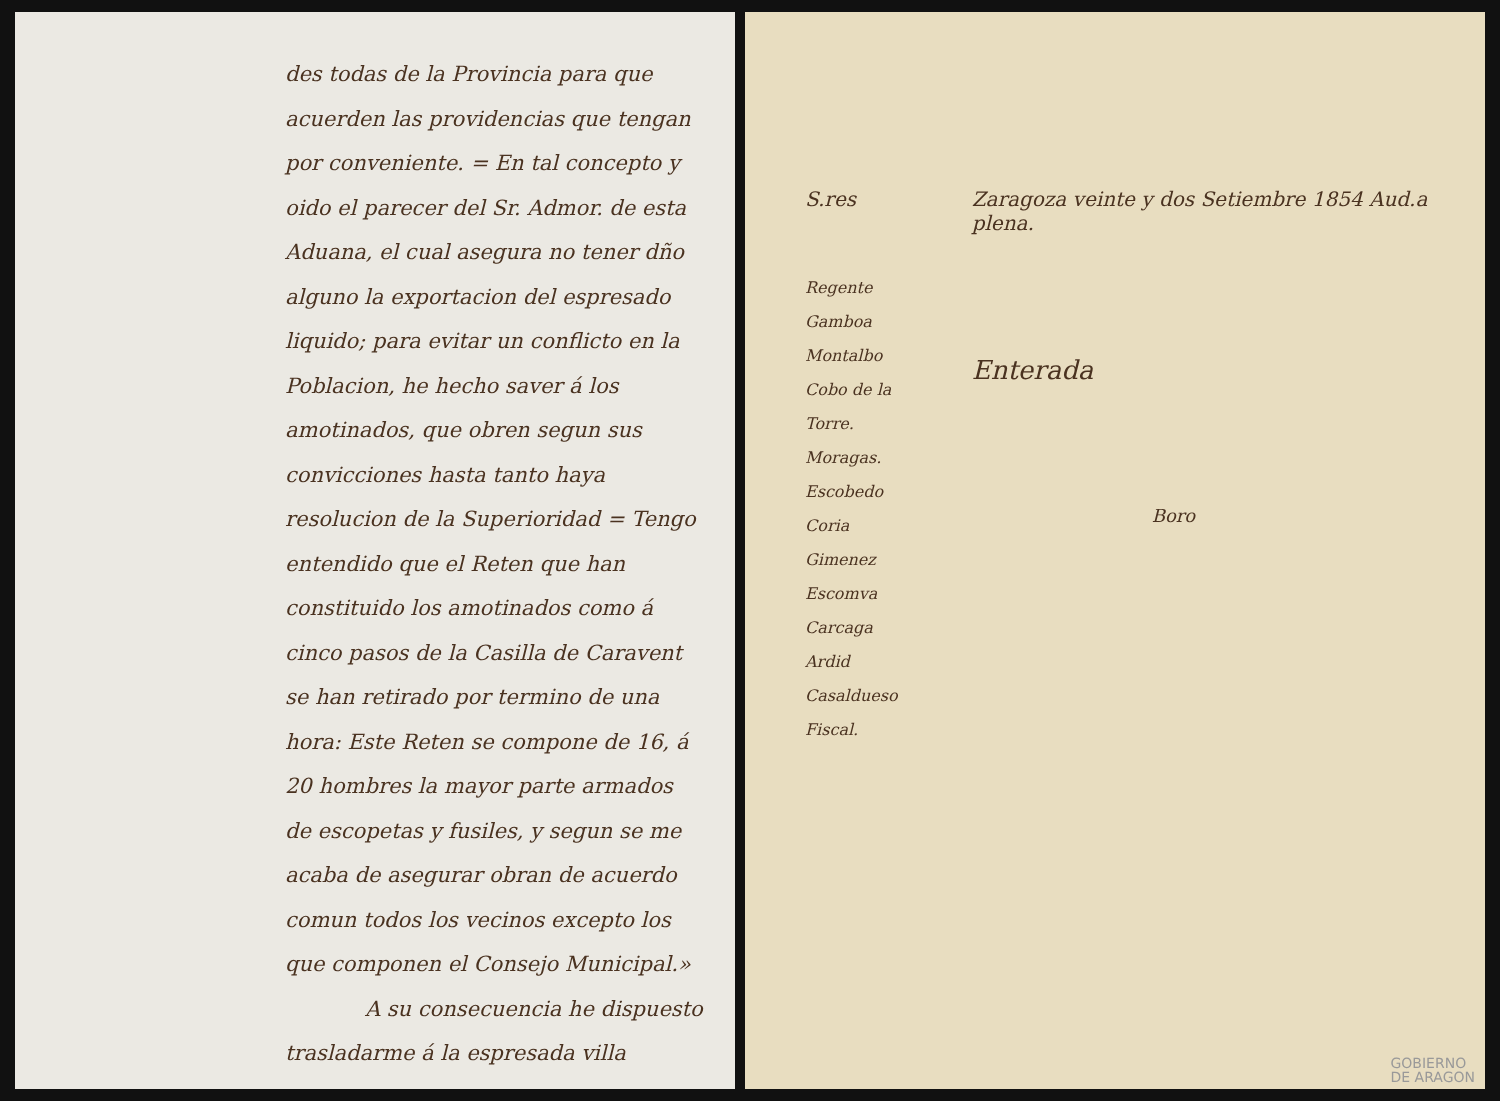des todas de la Provincia para que acuerden las providencias que tengan por conveniente. = En tal concepto y oido el parecer del Sr. Admor. de esta Aduana, el cual asegura no tener dño alguno la exportacion del espresado liquido; para evitar un conflicto en la Poblacion, he hecho saver á los amotinados, que obren segun sus convicciones hasta tanto haya resolucion de la Superioridad = Tengo entendido que el Reten que han constituido los amotinados como á cinco pasos de la Casilla de Caravent se han retirado por termino de una hora: Este Reten se compone de 16, á 20 hombres la mayor parte armados de escopetas y fusiles, y segun se me acaba de asegurar obran de acuerdo comun todos los vecinos excepto los que componen el Consejo Municipal.»
A su consecuencia he dispuesto
trasladarme á la espresada villa
S.res
Regente
Gamboa
Montalbo
Cobo de la Torre.
Moragas.
Escobedo
Coria
Gimenez
Escomva
Carcaga
Ardid
Casaldueso
Fiscal.
Zaragoza veinte y dos Setiembre 1854 Aud.a plena.
Enterada
Boro
GOBIERNO
DE ARAGON